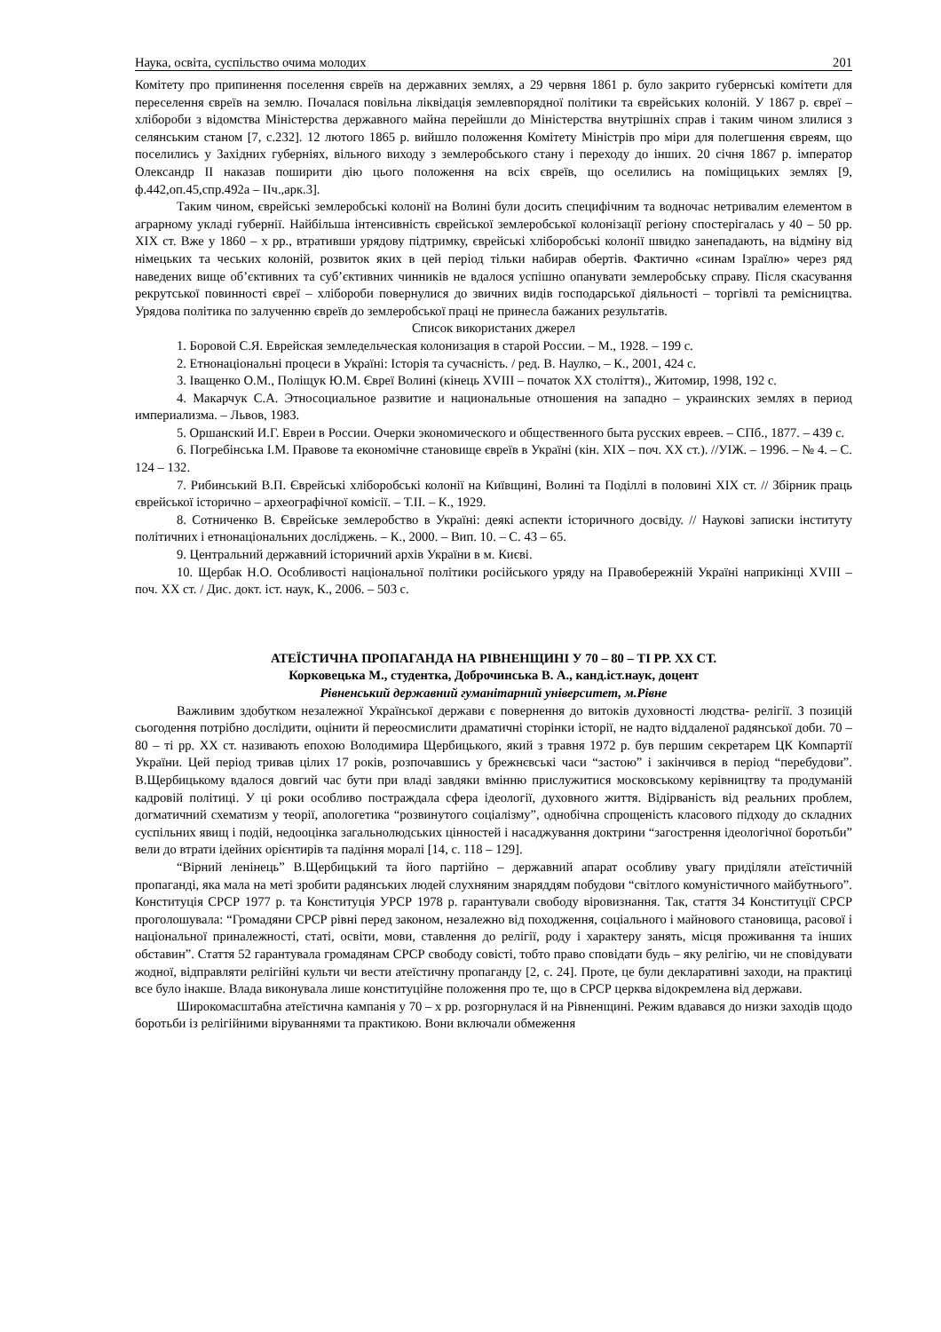Наука, освіта, суспільство очима молодих 201
Комітету про припинення поселення євреїв на державних землях, а 29 червня 1861 р. було закрито губернські комітети для переселення євреїв на землю. Почалася повільна ліквідація землевпорядної політики та єврейських колоній. У 1867 р. євреї – хлібороби з відомства Міністерства державного майна перейшли до Міністерства внутрішніх справ і таким чином злилися з селянським станом [7, с.232]. 12 лютого 1865 р. вийшло положення Комітету Міністрів про міри для полегшення євреям, що поселились у Західних губерніях, вільного виходу з землеробського стану і переходу до інших. 20 січня 1867 р. імператор Олександр II наказав поширити дію цього положення на всіх євреїв, що оселились на поміщицьких землях [9, ф.442,оп.45,спр.492а – IIч.,арк.3].
Таким чином, єврейські землеробські колонії на Волині були досить специфічним та водночас нетривалим елементом в аграрному укладі губернії. Найбільша інтенсивність єврейської землеробської колонізації регіону спостерігалась у 40 – 50 рр. XIX ст. Вже у 1860 – х рр., втративши урядову підтримку, єврейські хліборобські колонії швидко занепадають, на відміну від німецьких та чеських колоній, розвиток яких в цей період тільки набирав обертів. Фактично «синам Ізраїлю» через ряд наведених вище об’єктивних та суб’єктивних чинників не вдалося успішно опанувати землеробську справу. Після скасування рекрутської повинності євреї – хлібороби повернулися до звичних видів господарської діяльності – торгівлі та ремісництва. Урядова політика по залученню євреїв до землеробської праці не принесла бажаних результатів.
Список використаних джерел
1. Боровой С.Я. Еврейская земледельческая колонизация в старой России. – М., 1928. – 199 с.
2. Етнонаціональні процеси в Україні: Історія та сучасність. / ред. В. Наулко, – К., 2001, 424 с.
3. Іващенко О.М., Поліщук Ю.М. Євреї Волині (кінець XVIII – початок XX століття)., Житомир, 1998, 192 с.
4. Макарчук С.А. Этносоциальное развитие и национальные отношения на западно – украинских землях в период империализма. – Львов, 1983.
5. Оршанский И.Г. Евреи в России. Очерки экономического и общественного быта русских евреев. – СПб., 1877. – 439 с.
6. Погребінська І.М. Правове та економічне становище євреїв в Україні (кін. XIX – поч. XX ст.). //УІЖ. – 1996. – № 4. – С. 124 – 132.
7. Рибинський В.П. Єврейські хліборобські колонії на Київщині, Волині та Поділлі в половині XIX ст. // Збірник праць єврейської історично – археографічної комісії. – Т.II. – К., 1929.
8. Сотниченко В. Єврейське землеробство в Україні: деякі аспекти історичного досвіду. // Наукові записки інституту політичних і етнонаціональних досліджень. – К., 2000. – Вип. 10. – С. 43 – 65.
9. Центральний державний історичний архів України в м. Києві.
10. Щербак Н.О. Особливості національної політики російського уряду на Правобережній Україні наприкінці XVIII – поч. XX ст. / Дис. докт. іст. наук, К., 2006. – 503 с.
АТЕЇСТИЧНА ПРОПАГАНДА НА РІВНЕНЩИНІ У 70 – 80 – ТІ РР. XX СТ.
Корковецька М., студентка, Доброчинська В. А., канд.іст.наук, доцент
Рівненський державний гуманітарний університет, м.Рівне
Важливим здобутком незалежної Української держави є повернення до витоків духовності людства- релігії. З позицій сьогодення потрібно дослідити, оцінити й переосмислити драматичні сторінки історії, не надто віддаленої радянської доби. 70 – 80 – ті рр. XX ст. називають епохою Володимира Щербицького, який з травня 1972 р. був першим секретарем ЦК Компартії України. Цей період тривав цілих 17 років, розпочавшись у брежнєвські часи “застою” і закінчився в період “перебудови”. В.Щербицькому вдалося довгий час бути при владі завдяки вмінню прислужитися московському керівництву та продуманій кадровій політиці. У ці роки особливо постраждала сфера ідеології, духовного життя. Відірваність від реальних проблем, догматичний схематизм у теорії, апологетика “розвинутого соціалізму”, однобічна спрощеність класового підходу до складних суспільних явищ і подій, недооцінка загальнолюдських цінностей і насаджування доктрини “загострення ідеологічної боротьби” вели до втрати ідейних орієнтирів та падіння моралі [14, с. 118 – 129].
“Вірний ленінець” В.Щербицький та його партійно – державний апарат особливу увагу приділяли атеїстичній пропаганді, яка мала на меті зробити радянських людей слухняним знаряддям побудови “світлого комуністичного майбутнього”. Конституція СРСР 1977 р. та Конституція УРСР 1978 р. гарантували свободу віровизнання. Так, стаття 34 Конституції СРСР проголошувала: “Громадяни СРСР рівні перед законом, незалежно від походження, соціального і майнового становища, расової і національної приналежності, статі, освіти, мови, ставлення до релігії, роду і характеру занять, місця проживання та інших обставин”. Стаття 52 гарантувала громадянам СРСР свободу совісті, тобто право сповідати будь – яку релігію, чи не сповідувати жодної, відправляти релігійні культи чи вести атеїстичну пропаганду [2, с. 24]. Проте, це були декларативні заходи, на практиці все було інакше. Влада виконувала лише конституційне положення про те, що в СРСР церква відокремлена від держави.
Широкомасштабна атеїстична кампанія у 70 – х рр. розгорнулася й на Рівненщині. Режим вдавався до низки заходів щодо боротьби із релігійними віруваннями та практикою. Вони включали обмеження